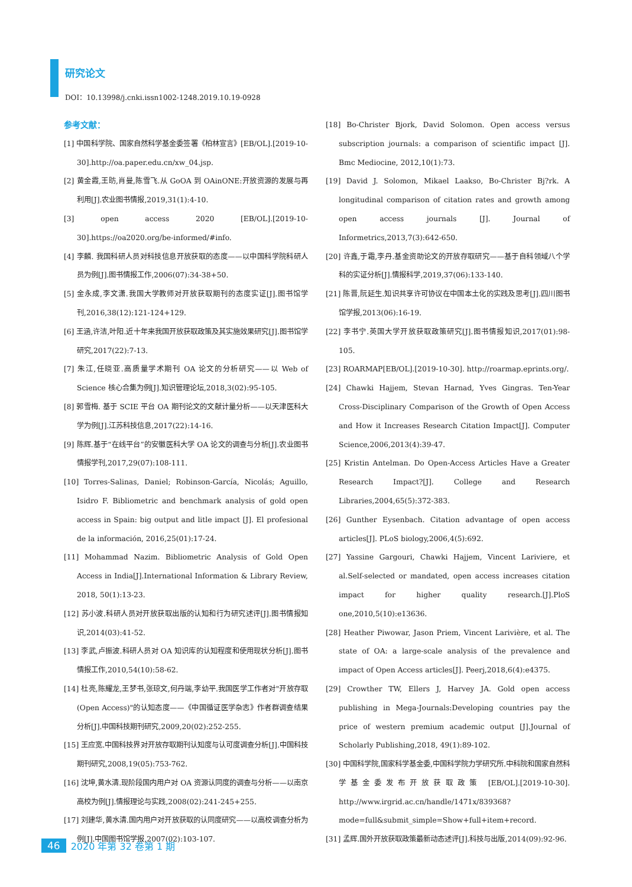研究论文
DOI：10.13998/j.cnki.issn1002-1248.2019.10.19-0928
参考文献：
[1] 中国科学院、国家自然科学基金委签署《柏林宣言》[EB/OL].[2019-10-30].http://oa.paper.edu.cn/xw_04.jsp.
[2] 黄金霞,王昉,肖曼,陈雪飞.从 GoOA 到 OAinONE:开放资源的发展与再利用[J].农业图书情报,2019,31(1):4-10.
[3] open access 2020 [EB/OL].[2019-10-30].https://oa2020.org/be-informed/#info.
[4] 李麟. 我国科研人员对科技信息开放获取的态度——以中国科学院科研人员为例[J].图书情报工作,2006(07):34-38+50.
[5] 金永成,李文潇.我国大学教师对开放获取期刊的态度实证[J].图书馆学刊,2016,38(12):121-124+129.
[6] 王涵,许洁,叶阳.近十年来我国开放获取政策及其实施效果研究[J].图书馆学研究,2017(22):7-13.
[7] 朱江,任晓亚.高质量学术期刊 OA 论文的分析研究——以 Web of Science 核心合集为例[J].知识管理论坛,2018,3(02):95-105.
[8] 郭雪梅. 基于 SCIE 平台 OA 期刊论文的文献计量分析——以天津医科大学为例[J].江苏科技信息,2017(22):14-16.
[9] 陈辉.基于“在线平台”的安徽医科大学 OA 论文的调查与分析[J].农业图书情报学刊,2017,29(07):108-111.
[10] Torres-Salinas, Daniel; Robinson-García, Nicolás; Aguillo, Isidro F. Bibliometric and benchmark analysis of gold open access in Spain: big output and litle impact [J]. El profesional de la información, 2016,25(01):17-24.
[11] Mohammad Nazim. Bibliometric Analysis of Gold Open Access in India[J].International Information & Library Review, 2018, 50(1):13-23.
[12] 苏小波.科研人员对开放获取出版的认知和行为研究述评[J].图书情报知识,2014(03):41-52.
[13] 李武,卢振波.科研人员对 OA 知识库的认知程度和使用现状分析[J].图书情报工作,2010,54(10):58-62.
[14] 杜亮,陈耀龙,王梦书,张琼文,何丹端,李幼平.我国医学工作者对"开放存取(Open Access)"的认知态度——《中国循证医学杂志》作者群调查结果分析[J].中国科技期刊研究,2009,20(02):252-255.
[15] 王应宽.中国科技界对开放存取期刊认知度与认可度调查分析[J].中国科技期刊研究,2008,19(05):753-762.
[16] 沈坤,黄水清.现阶段国内用户对 OA 资源认同度的调查与分析——以南京高校为例[J].情报理论与实践,2008(02):241-245+255.
[17] 刘建华,黄水清.国内用户对开放获取的认同度研究——以高校调查分析为例[J].中国图书馆学报,2007(02):103-107.
[18] Bo-Christer Bjork, David Solomon. Open access versus subscription journals: a comparison of scientific impact [J]. Bmc Mediocine, 2012,10(1):73.
[19] David J. Solomon, Mikael Laakso, Bo-Christer Bj?rk. A longitudinal comparison of citation rates and growth among open access journals [J]. Journal of Informetrics,2013,7(3):642-650.
[20] 许鑫,于霜,李丹.基金资助论文的开放存取研究——基于自科领域八个学科的实证分析[J].情报科学,2019,37(06):133-140.
[21] 陈晋,阮延生.知识共享许可协议在中国本土化的实践及思考[J].四川图书馆学报,2013(06):16-19.
[22] 李书宁.英国大学开放获取政策研究[J].图书情报知识,2017(01):98-105.
[23] ROARMAP[EB/OL].[2019-10-30]. http://roarmap.eprints.org/.
[24] Chawki Hajjem, Stevan Harnad, Yves Gingras. Ten-Year Cross-Disciplinary Comparison of the Growth of Open Access and How it Increases Research Citation Impact[J]. Computer Science,2006,2013(4):39-47.
[25] Kristin Antelman. Do Open-Access Articles Have a Greater Research Impact?[J]. College and Research Libraries,2004,65(5):372-383.
[26] Gunther Eysenbach. Citation advantage of open access articles[J]. PLoS biology,2006,4(5):692.
[27] Yassine Gargouri, Chawki Hajjem, Vincent Lariviere, et al.Self-selected or mandated, open access increases citation impact for higher quality research.[J].PloS one,2010,5(10):e13636.
[28] Heather Piwowar, Jason Priem, Vincent Larivière, et al. The state of OA: a large-scale analysis of the prevalence and impact of Open Access articles[J]. Peerj,2018,6(4):e4375.
[29] Crowther TW, Ellers J, Harvey JA. Gold open access publishing in Mega-Journals:Developing countries pay the price of western premium academic output [J].Journal of Scholarly Publishing,2018, 49(1):89-102.
[30] 中国科学院,国家科学基金委,中国科学院力学研究所.中科院和国家自然科学基金委发布开放获取政策 [EB/OL].[2019-10-30]. http://www.irgrid.ac.cn/handle/1471x/839368?mode=full&submit_simple=Show+full+item+record.
[31] 孟辉.国外开放获取政策最新动态述评[J].科技与出版,2014(09):92-96.
46 2020 年第 32 卷第 1 期